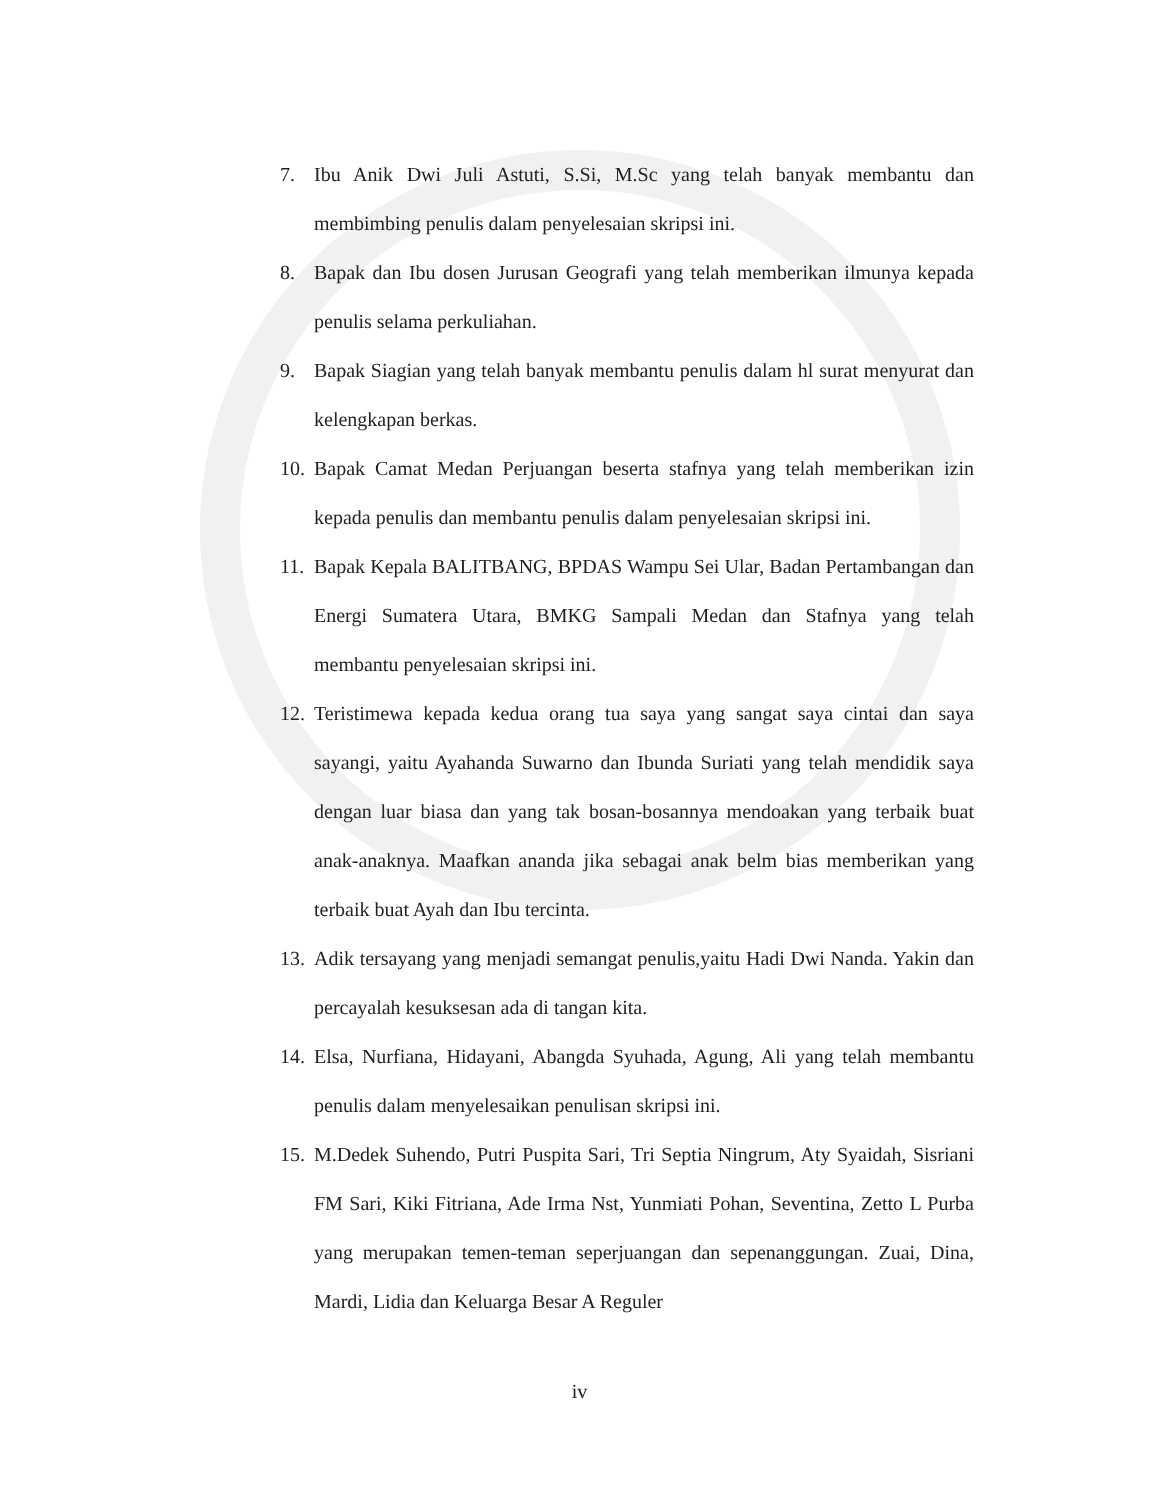7. Ibu Anik Dwi Juli Astuti, S.Si, M.Sc yang telah banyak membantu dan membimbing penulis dalam penyelesaian skripsi ini.
8. Bapak dan Ibu dosen Jurusan Geografi yang telah memberikan ilmunya kepada penulis selama perkuliahan.
9. Bapak Siagian yang telah banyak membantu penulis dalam hl surat menyurat dan kelengkapan berkas.
10. Bapak Camat Medan Perjuangan beserta stafnya yang telah memberikan izin kepada penulis dan membantu penulis dalam penyelesaian skripsi ini.
11. Bapak Kepala BALITBANG, BPDAS Wampu Sei Ular, Badan Pertambangan dan Energi Sumatera Utara, BMKG Sampali Medan dan Stafnya yang telah membantu penyelesaian skripsi ini.
12. Teristimewa kepada kedua orang tua saya yang sangat saya cintai dan saya sayangi, yaitu Ayahanda Suwarno dan Ibunda Suriati yang telah mendidik saya dengan luar biasa dan yang tak bosan-bosannya mendoakan yang terbaik buat anak-anaknya. Maafkan ananda jika sebagai anak belm bias memberikan yang terbaik buat Ayah dan Ibu tercinta.
13. Adik tersayang yang menjadi semangat penulis,yaitu Hadi Dwi Nanda. Yakin dan percayalah kesuksesan ada di tangan kita.
14. Elsa, Nurfiana, Hidayani, Abangda Syuhada, Agung, Ali yang telah membantu penulis dalam menyelesaikan penulisan skripsi ini.
15. M.Dedek Suhendo, Putri Puspita Sari, Tri Septia Ningrum, Aty Syaidah, Sisriani FM Sari, Kiki Fitriana, Ade Irma Nst, Yunmiati Pohan, Seventina, Zetto L Purba yang merupakan temen-teman seperjuangan dan sepenanggungan. Zuai, Dina, Mardi, Lidia dan Keluarga Besar A Reguler
iv